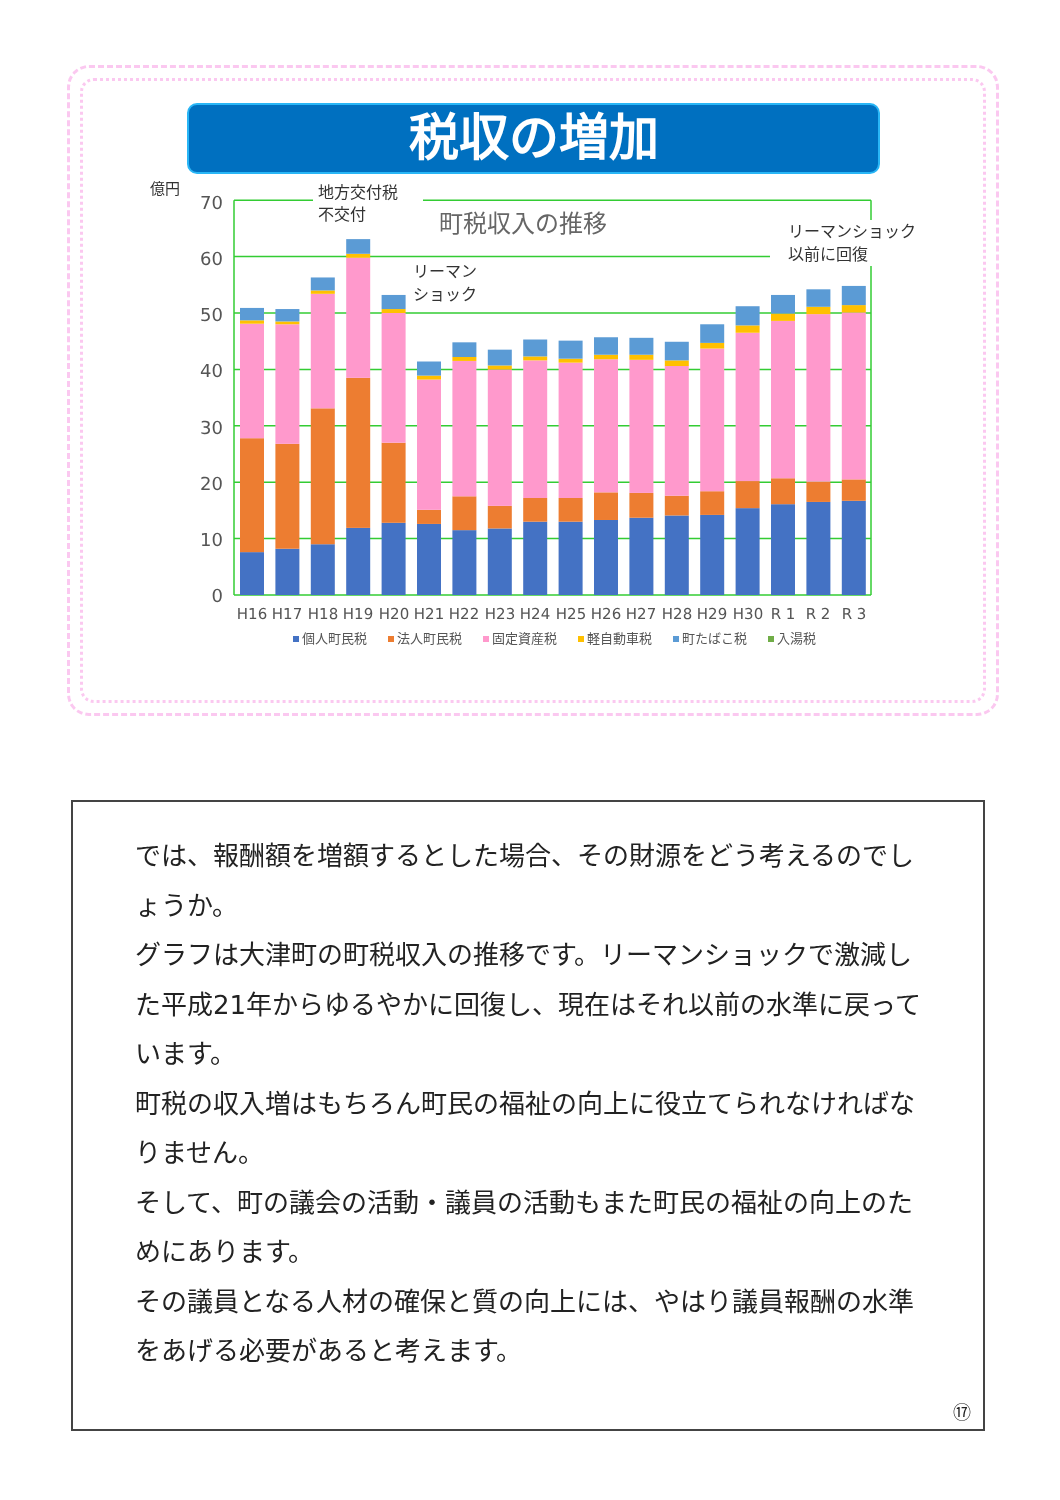税収の増加
億円
0
10
20
30
40
50
60
70
地方交付税
不交付
町税収入の推移
リーマンショック
以前に回復
リーマン
ショック
H16
H17
H18
H19
H20
H21
H22
H23
H24
H25
H26
H27
H28
H29
H30
R 1
R 2
R 3
個人町民税
法人町民税
固定資産税
軽自動車税
町たばこ税
入湯税
では、報酬額を増額するとした場合、その財源をどう考えるのでしょうか。
グラフは大津町の町税収入の推移です。リーマンショックで激減した平成21年からゆるやかに回復し、現在はそれ以前の水準に戻っています。
町税の収入増はもちろん町民の福祉の向上に役立てられなければなりません。
そして、町の議会の活動・議員の活動もまた町民の福祉の向上のためにあります。
その議員となる人材の確保と質の向上には、やはり議員報酬の水準をあげる必要があると考えます。
⑰